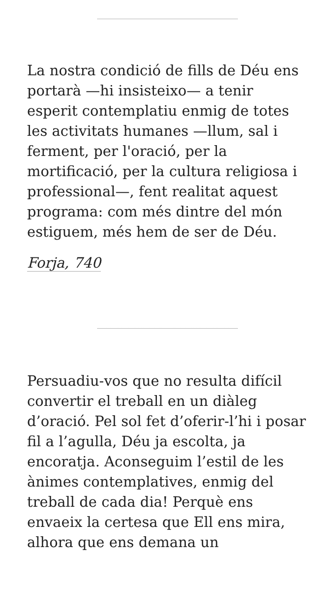La nostra condició de fills de Déu ens portarà —hi insisteixo— a tenir esperit contemplatiu enmig de totes les activitats humanes —llum, sal i ferment, per l'oració, per la mortificació, per la cultura religiosa i professional—, fent realitat aquest programa: com més dintre del món estiguem, més hem de ser de Déu.
Forja, 740
Persuadiu-vos que no resulta difícil convertir el treball en un diàleg d’oració. Pel sol fet d’oferir-l’hi i posar fil a l’agulla, Déu ja escolta, ja encoratja. Aconseguim l’estil de les ànimes contemplatives, enmig del treball de cada dia! Perquè ens envaeix la certesa que Ell ens mira, alhora que ens demana un